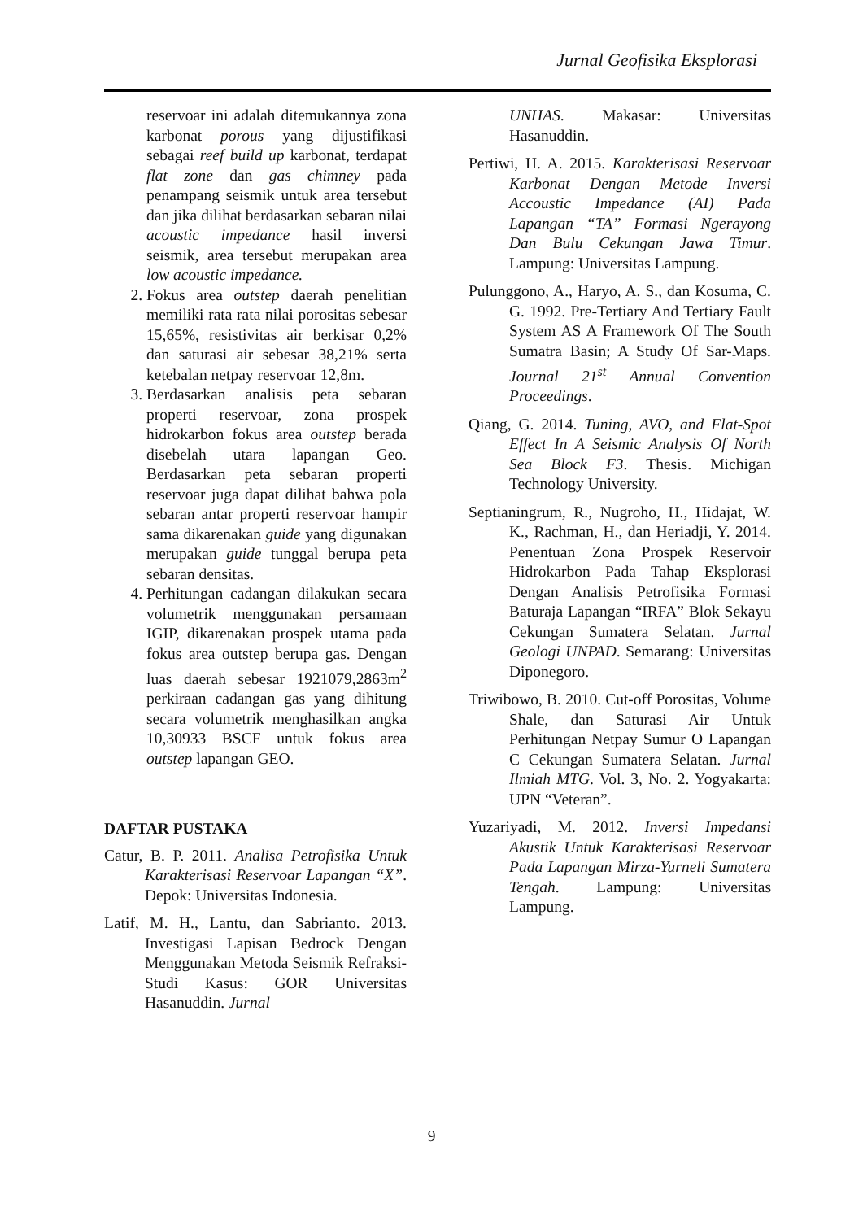Jurnal Geofisika Eksplorasi
reservoar ini adalah ditemukannya zona karbonat porous yang dijustifikasi sebagai reef build up karbonat, terdapat flat zone dan gas chimney pada penampang seismik untuk area tersebut dan jika dilihat berdasarkan sebaran nilai acoustic impedance hasil inversi seismik, area tersebut merupakan area low acoustic impedance.
2. Fokus area outstep daerah penelitian memiliki rata rata nilai porositas sebesar 15,65%, resistivitas air berkisar 0,2% dan saturasi air sebesar 38,21% serta ketebalan netpay reservoar 12,8m.
3. Berdasarkan analisis peta sebaran properti reservoar, zona prospek hidrokarbon fokus area outstep berada disebelah utara lapangan Geo. Berdasarkan peta sebaran properti reservoar juga dapat dilihat bahwa pola sebaran antar properti reservoar hampir sama dikarenakan guide yang digunakan merupakan guide tunggal berupa peta sebaran densitas.
4. Perhitungan cadangan dilakukan secara volumetrik menggunakan persamaan IGIP, dikarenakan prospek utama pada fokus area outstep berupa gas. Dengan luas daerah sebesar 1921079,2863m<sup>2</sup> perkiraan cadangan gas yang dihitung secara volumetrik menghasilkan angka 10,30933 BSCF untuk fokus area outstep lapangan GEO.
DAFTAR PUSTAKA
Catur, B. P. 2011. Analisa Petrofisika Untuk Karakterisasi Reservoar Lapangan “X”. Depok: Universitas Indonesia.
Latif, M. H., Lantu, dan Sabrianto. 2013. Investigasi Lapisan Bedrock Dengan Menggunakan Metoda Seismik Refraksi- Studi Kasus: GOR Universitas Hasanuddin. Jurnal
UNHAS. Makasar: Universitas Hasanuddin.
Pertiwi, H. A. 2015. Karakterisasi Reservoar Karbonat Dengan Metode Inversi Accoustic Impedance (AI) Pada Lapangan “TA” Formasi Ngerayong Dan Bulu Cekungan Jawa Timur. Lampung: Universitas Lampung.
Pulunggono, A., Haryo, A. S., dan Kosuma, C. G. 1992. Pre-Tertiary And Tertiary Fault System AS A Framework Of The South Sumatra Basin; A Study Of Sar-Maps. Journal 21<sup>st</sup> Annual Convention Proceedings.
Qiang, G. 2014. Tuning, AVO, and Flat-Spot Effect In A Seismic Analysis Of North Sea Block F3. Thesis. Michigan Technology University.
Septianingrum, R., Nugroho, H., Hidajat, W. K., Rachman, H., dan Heriadji, Y. 2014. Penentuan Zona Prospek Reservoir Hidrokarbon Pada Tahap Eksplorasi Dengan Analisis Petrofisika Formasi Baturaja Lapangan “IRFA” Blok Sekayu Cekungan Sumatera Selatan. Jurnal Geologi UNPAD. Semarang: Universitas Diponegoro.
Triwibowo, B. 2010. Cut-off Porositas, Volume Shale, dan Saturasi Air Untuk Perhitungan Netpay Sumur O Lapangan C Cekungan Sumatera Selatan. Jurnal Ilmiah MTG. Vol. 3, No. 2. Yogyakarta: UPN “Veteran”.
Yuzariyadi, M. 2012. Inversi Impedansi Akustik Untuk Karakterisasi Reservoar Pada Lapangan Mirza-Yurneli Sumatera Tengah. Lampung: Universitas Lampung.
9